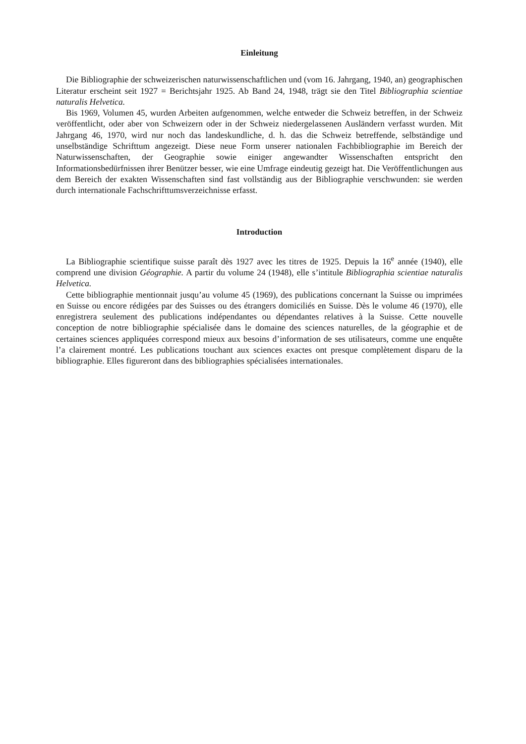Einleitung
Die Bibliographie der schweizerischen naturwissenschaftlichen und (vom 16. Jahrgang, 1940, an) geographischen Literatur erscheint seit 1927 = Berichtsjahr 1925. Ab Band 24, 1948, trägt sie den Titel Bibliographia scientiae naturalis Helvetica.
Bis 1969, Volumen 45, wurden Arbeiten aufgenommen, welche entweder die Schweiz betreffen, in der Schweiz veröffentlicht, oder aber von Schweizern oder in der Schweiz niedergelassenen Ausländern verfasst wurden. Mit Jahrgang 46, 1970, wird nur noch das landeskundliche, d. h. das die Schweiz betreffende, selbständige und unselbständige Schrifttum angezeigt. Diese neue Form unserer nationalen Fachbibliographie im Bereich der Naturwissenschaften, der Geographie sowie einiger angewandter Wissenschaften entspricht den Informationsbedürfnissen ihrer Benützer besser, wie eine Umfrage eindeutig gezeigt hat. Die Veröffentlichungen aus dem Bereich der exakten Wissenschaften sind fast vollständig aus der Bibliographie verschwunden: sie werden durch internationale Fachschrifttumsverzeichnisse erfasst.
Introduction
La Bibliographie scientifique suisse paraît dès 1927 avec les titres de 1925. Depuis la 16<sup>e</sup> année (1940), elle comprend une division Géographie. A partir du volume 24 (1948), elle s’intitule Bibliographia scientiae naturalis Helvetica.
Cette bibliographie mentionnait jusqu’au volume 45 (1969), des publications concernant la Suisse ou imprimées en Suisse ou encore rédigées par des Suisses ou des étrangers domiciliés en Suisse. Dès le volume 46 (1970), elle enregistrera seulement des publications indépendantes ou dépendantes relatives à la Suisse. Cette nouvelle conception de notre bibliographie spécialisée dans le domaine des sciences naturelles, de la géographie et de certaines sciences appliquées correspond mieux aux besoins d’information de ses utilisateurs, comme une enquête l’a clairement montré. Les publications touchant aux sciences exactes ont presque complètement disparu de la bibliographie. Elles figureront dans des bibliographies spécialisées internationales.